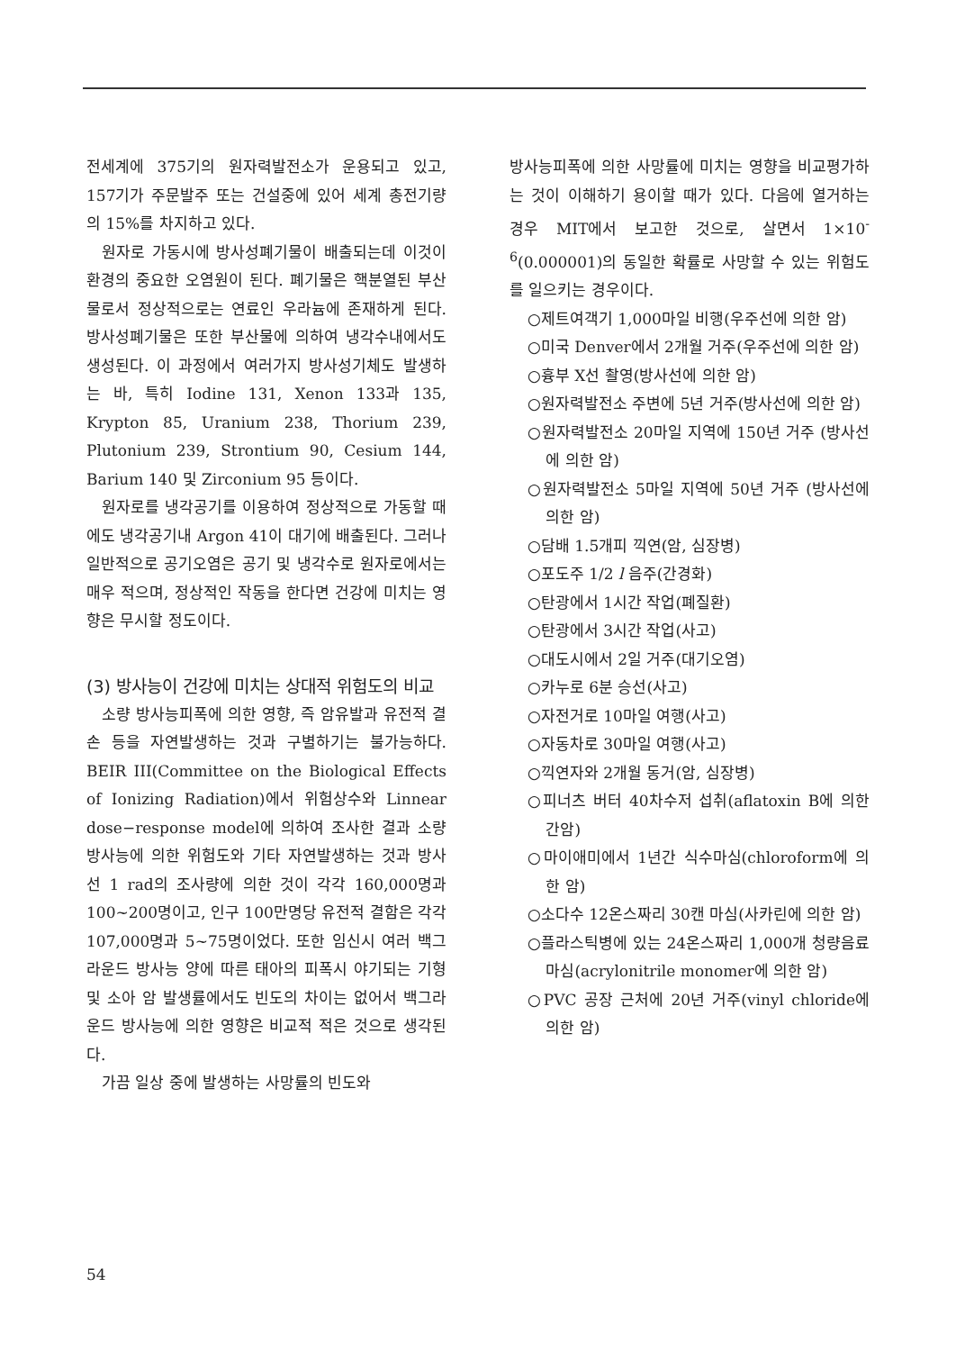전세계에 375기의 원자력발전소가 운용되고 있고, 157기가 주문발주 또는 건설중에 있어 세계 총전기량의 15%를 차지하고 있다.
원자로 가동시에 방사성폐기물이 배출되는데 이것이 환경의 중요한 오염원이 된다. 폐기물은 핵분열된 부산물로서 정상적으로는 연료인 우라늄에 존재하게 된다. 방사성폐기물은 또한 부산물에 의하여 냉각수내에서도 생성된다. 이 과정에서 여러가지 방사성기체도 발생하는 바, 특히 Iodine 131, Xenon 133과 135, Krypton 85, Uranium 238, Thorium 239, Plutonium 239, Strontium 90, Cesium 144, Barium 140 및 Zirconium 95 등이다.
원자로를 냉각공기를 이용하여 정상적으로 가동할 때에도 냉각공기내 Argon 41이 대기에 배출된다. 그러나 일반적으로 공기오염은 공기 및 냉각수로 원자로에서는 매우 적으며, 정상적인 작동을 한다면 건강에 미치는 영향은 무시할 정도이다.
(3) 방사능이 건강에 미치는 상대적 위험도의 비교
소량 방사능피폭에 의한 영향, 즉 암유발과 유전적 결손 등을 자연발생하는 것과 구별하기는 불가능하다. BEIR III(Committee on the Biological Effects of Ionizing Radiation)에서 위험상수와 Linnear dose−response model에 의하여 조사한 결과 소량 방사능에 의한 위험도와 기타 자연발생하는 것과 방사선 1 rad의 조사량에 의한 것이 각각 160,000명과 100~200명이고, 인구 100만명당 유전적 결함은 각각 107,000명과 5~75명이었다. 또한 임신시 여러 백그라운드 방사능 양에 따른 태아의 피폭시 야기되는 기형 및 소아 암 발생률에서도 빈도의 차이는 없어서 백그라운드 방사능에 의한 영향은 비교적 적은 것으로 생각된다.
가끔 일상 중에 발생하는 사망률의 빈도와
방사능피폭에 의한 사망률에 미치는 영향을 비교평가하는 것이 이해하기 용이할 때가 있다. 다음에 열거하는 경우 MIT에서 보고한 것으로, 살면서 1×10<sup>-6</sup>(0.000001)의 동일한 확률로 사망할 수 있는 위험도를 일으키는 경우이다.
○제트여객기 1,000마일 비행(우주선에 의한 암)
○미국 Denver에서 2개월 거주(우주선에 의한 암)
○흉부 X선 촬영(방사선에 의한 암)
○원자력발전소 주변에 5년 거주(방사선에 의한 암)
○원자력발전소 20마일 지역에 150년 거주 (방사선에 의한 암)
○원자력발전소 5마일 지역에 50년 거주 (방사선에 의한 암)
○담배 1.5개피 끽연(암, 심장병)
○포도주 1/2 l 음주(간경화)
○탄광에서 1시간 작업(폐질환)
○탄광에서 3시간 작업(사고)
○대도시에서 2일 거주(대기오염)
○카누로 6분 승선(사고)
○자전거로 10마일 여행(사고)
○자동차로 30마일 여행(사고)
○끽연자와 2개월 동거(암, 심장병)
○피너츠 버터 40차수저 섭취(aflatoxin B에 의한 간암)
○마이애미에서 1년간 식수마심(chloroform에 의한 암)
○소다수 12온스짜리 30캔 마심(사카린에 의한 암)
○플라스틱병에 있는 24온스짜리 1,000개 청량음료 마심(acrylonitrile monomer에 의한 암)
○PVC 공장 근처에 20년 거주(vinyl chloride에 의한 암)
54